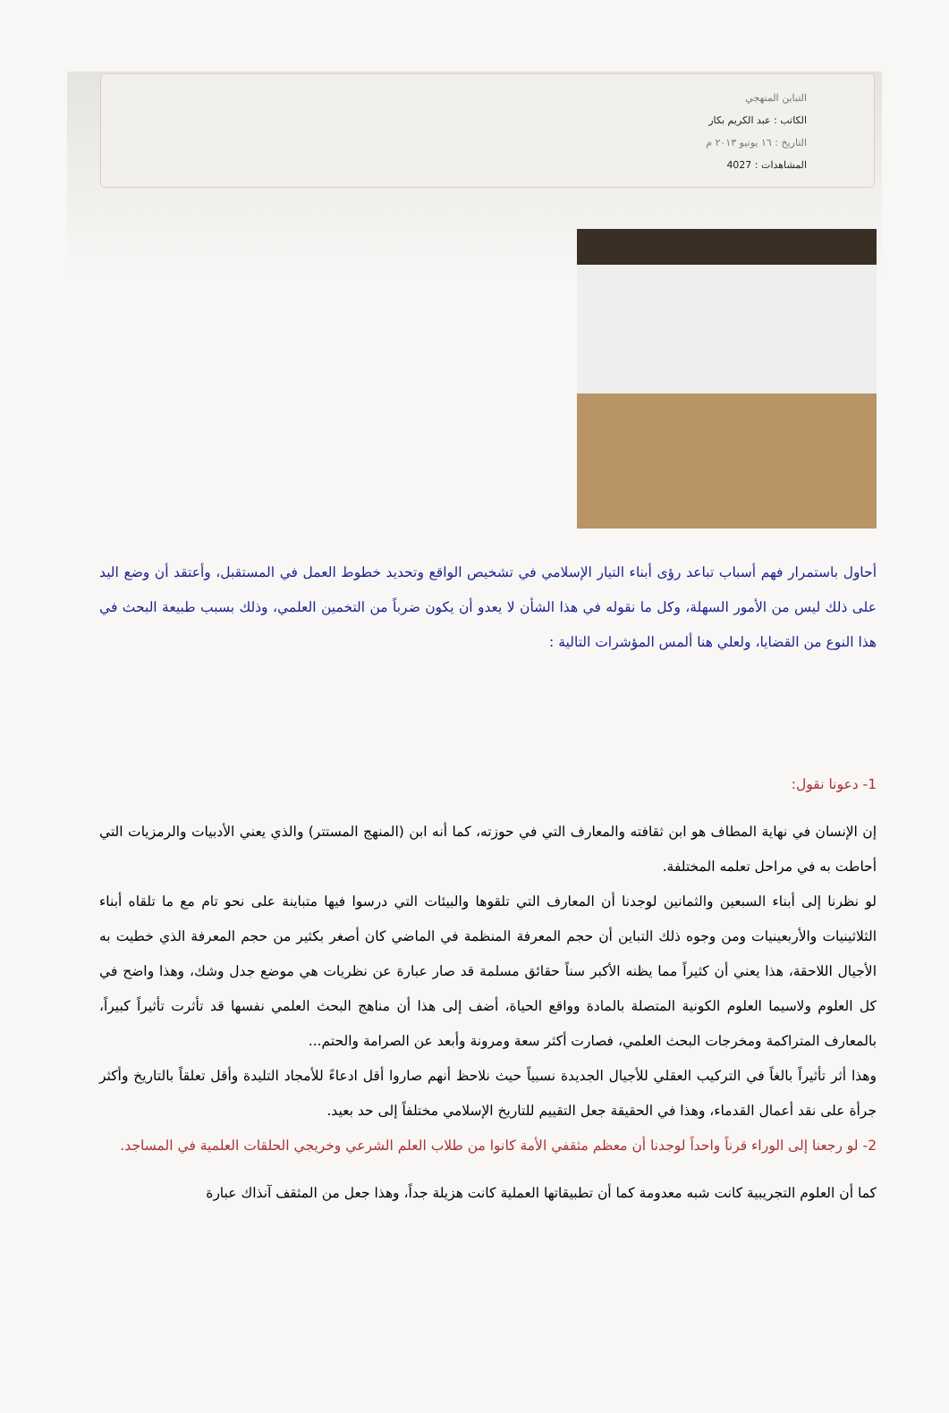التباين المنهجي
الكاتب : عبد الكريم بكار
التاريخ : ١٦ يونيو ٢٠١٣ م
المشاهدات : 4027
أحاول باستمرار فهم أسباب تباعد رؤى أبناء التيار الإسلامي في تشخيص الواقع وتحديد خطوط العمل في المستقبل، وأعتقد أن وضع اليد على ذلك ليس من الأمور السهلة، وكل ما نقوله في هذا الشأن لا يعدو أن يكون ضرباً من التخمين العلمي، وذلك بسبب طبيعة البحث في هذا النوع من القضايا، ولعلي هنا ألمس المؤشرات التالية :
1- دعونا نقول:
إن الإنسان في نهاية المطاف هو ابن ثقافته والمعارف التي في حوزته، كما أنه ابن (المنهج المستتر) والذي يعني الأدبيات والرمزيات التي أحاطت به في مراحل تعلمه المختلفة.
لو نظرنا إلى أبناء السبعين والثمانين لوجدنا أن المعارف التي تلقوها والبيئات التي درسوا فيها متباينة على نحو تام مع ما تلقاه أبناء الثلاثينيات والأربعينيات ومن وجوه ذلك التباين أن حجم المعرفة المنظمة في الماضي كان أصغر بكثير من حجم المعرفة الذي خطيت به الأجيال اللاحقة، هذا يعني أن كثيراً مما يظنه الأكبر سناً حقائق مسلمة قد صار عبارة عن نظريات هي موضع جدل وشك، وهذا واضح في كل العلوم ولاسيما العلوم الكونية المتصلة بالمادة وواقع الحياة، أضف إلى هذا أن مناهج البحث العلمي نفسها قد تأثرت تأثيراً كبيراً، بالمعارف المتراكمة ومخرجات البحث العلمي، فصارت أكثر سعة ومرونة وأبعد عن الصرامة والحتم...
وهذا أثر تأثيراً بالغاً في التركيب العقلي للأجيال الجديدة نسبياً حيث نلاحظ أنهم صاروا أقل ادعاءً للأمجاد التليدة وأقل تعلقاً بالتاريخ وأكثر جرأة على نقد أعمال القدماء، وهذا في الحقيقة جعل التقييم للتاريخ الإسلامي مختلفاً إلى حد بعيد.
2- لو رجعنا إلى الوراء قرناً واحداً لوجدنا أن معظم مثقفي الأمة كانوا من طلاب العلم الشرعي وخريجي الحلقات العلمية في المساجد.
كما أن العلوم التجريبية كانت شبه معدومة كما أن تطبيقاتها العملية كانت هزيلة جداً، وهذا جعل من المثقف آنذاك عبارة